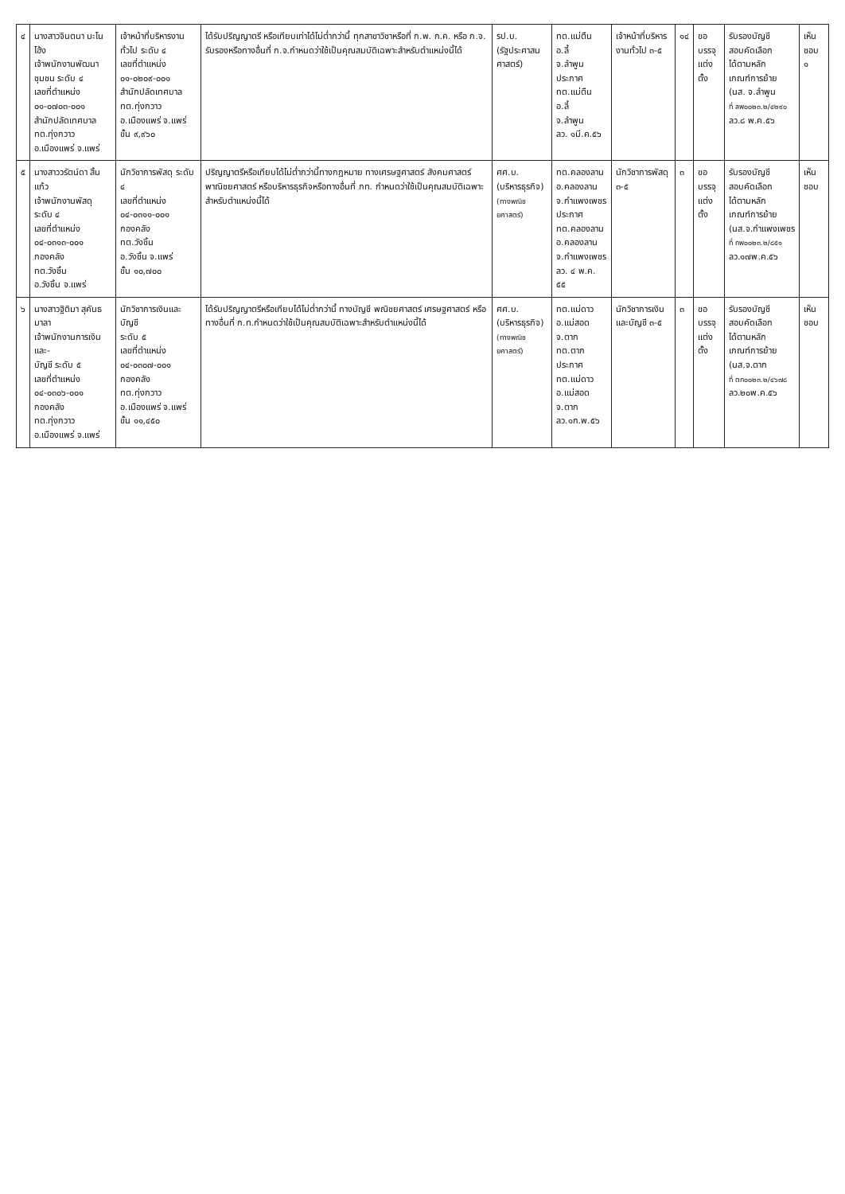| ๔ | นางสาวจินตนา มะโนโฮ้ง เจ้าพนักงานพัฒนาชุมชน ระดับ ๔ เลขที่ตำแหน่ง ๐๑-๐๗๐๓-๐๐๑ สำนักปลัดเทศบาล ทต.ทุ่งกวาว อ.เมืองแพร่ จ.แพร่ | เจ้าหน้าที่บริหารงานทั่วไป ระดับ ๔ เลขที่ตำแหน่ง ๐๑-๐๒๐๙-๐๐๑ สำนักปลัดเทศบาล ทต.ทุ่งกวาว อ.เมืองแพร่ จ.แพร่ ขั้น ๙,๙๖๐ | ได้รับปริญญาตรี หรือเทียบเท่าได้ไม่ต่ำกว่านี้ ทุกสาขาวิชาหรือที่ ก.พ. ก.ค. หรือ ก.จ. รับรองหรือทางอื่นที่ ก.จ.กำหนดว่าใช้เป็นคุณสมบัติเฉพาะสำหรับตำแหน่งนี้ได้ | รป.บ. (รัฐประศาสน ศาสตร์) | ทต.แม่ตืน อ.ลี้ จ.ลำพูน ประกาศ ทต.แม่ตืน อ.ลี้ จ.ลำพูน ลว. ๑มี.ค.๕๖ | เจ้าหน้าที่บริหารงานทั่วไป ๓-๕ | ๑๔ | ขอบรรจุ แต่งตั้ง | รับรองบัญชี สอบคัดเลือก ได้ตามหลัก เกณฑ์การย้าย (นส. จ.ลำพูน ที่ ลพ๐๐๒๓.๒/๔๒๙๐ ลว.๘ พ.ค.๕๖ | เห็นชอบ ๑ |
| ๕ | นางสาววรัตน์ดา สิ้นแก้ว เจ้าพนักงานพัสดุ ระดับ ๔ เลขที่ตำแหน่ง ๐๔-๐๓๑๓-๐๐๑ กองคลัง ทต.วังชิ้น อ.วังชิ้น จ.แพร่ | นักวิชาการพัสดุ ระดับ ๔ เลขที่ตำแหน่ง ๐๔-๐๓๑๑-๐๐๑ กองคลัง ทต.วังชิ้น อ.วังชิ้น จ.แพร่ ขั้น ๑๐,๗๐๐ | ปริญญาตรีหรือเทียบได้ไม่ต่ำกว่านี้ทางกฎหมาย ทางเศรษฐศาสตร์ สังคมศาสตร์ พาณิชยศาสตร์ หรือบริหารธุรกิจหรือทางอื่นที่ กท. กำหนดว่าใช้เป็นคุณสมบัติเฉพาะสำหรับตำแหน่งนี้ได้ | ศศ.บ. (บริหารธุรกิจ) (ทางพณิชยศาสตร์) | ทต.คลองลาน อ.คลองลาน จ.กำแพงเพชร ประกาศ ทต.คลองลาน อ.คลองลาน จ.กำแพงเพชร ลว. ๔ พ.ค. ๕๕ | นักวิชาการพัสดุ ๓-๕ | ๓ | ขอบรรจุ แต่งตั้ง | รับรองบัญชี สอบคัดเลือก ได้ตามหลัก เกณฑ์การย้าย (นส.จ.กำแพงเพชร ที่ กพ๐๐๒๓.๒/๘๕๑ ลว.๑๗พ.ค.๕๖ | เห็นชอบ |
| ๖ | นางสาวฐิติมา สุคันธมาลา เจ้าพนักงานการเงินและ- บัญชี ระดับ ๕ เลขที่ตำแหน่ง ๐๔-๐๓๐๖-๐๐๑ กองคลัง ทต.ทุ่งกวาว อ.เมืองแพร่ จ.แพร่ | นักวิชาการเงินและบัญชี ระดับ ๕ เลขที่ตำแหน่ง ๐๔-๐๓๐๗-๐๐๑ กองคลัง ทต.ทุ่งกวาว อ.เมืองแพร่ จ.แพร่ ขั้น ๑๑,๔๕๐ | ได้รับปริญญาตรีหรือเทียบได้ไม่ต่ำกว่านี้ ทางบัญชี พณิชยศาสตร์ เศรษฐศาสตร์ หรือทางอื่นที่ ก.ท.กำหนดว่าใช้เป็นคุณสมบัติเฉพาะสำหรับตำแหน่งนี้ได้ | ศศ.บ. (บริหารธุรกิจ) (ทางพณิชยศาสตร์) | ทต.แม่ดาว อ.แม่สอด จ.ตาก ทต.ตาก ประกาศ ทต.แม่ดาว อ.แม่สอด จ.ตาก ลว.๑ก.พ.๕๖ | นักวิชาการเงินและบัญชี ๓-๕ | ๓ | ขอบรรจุ แต่งตั้ง | รับรองบัญชี สอบคัดเลือก ได้ตามหลัก เกณฑ์การย้าย (นส.จ.ตาก ที่ ตก๐๐๒๓.๒/๔๖๗๘ ลว.๒๐พ.ค.๕๖ | เห็นชอบ |